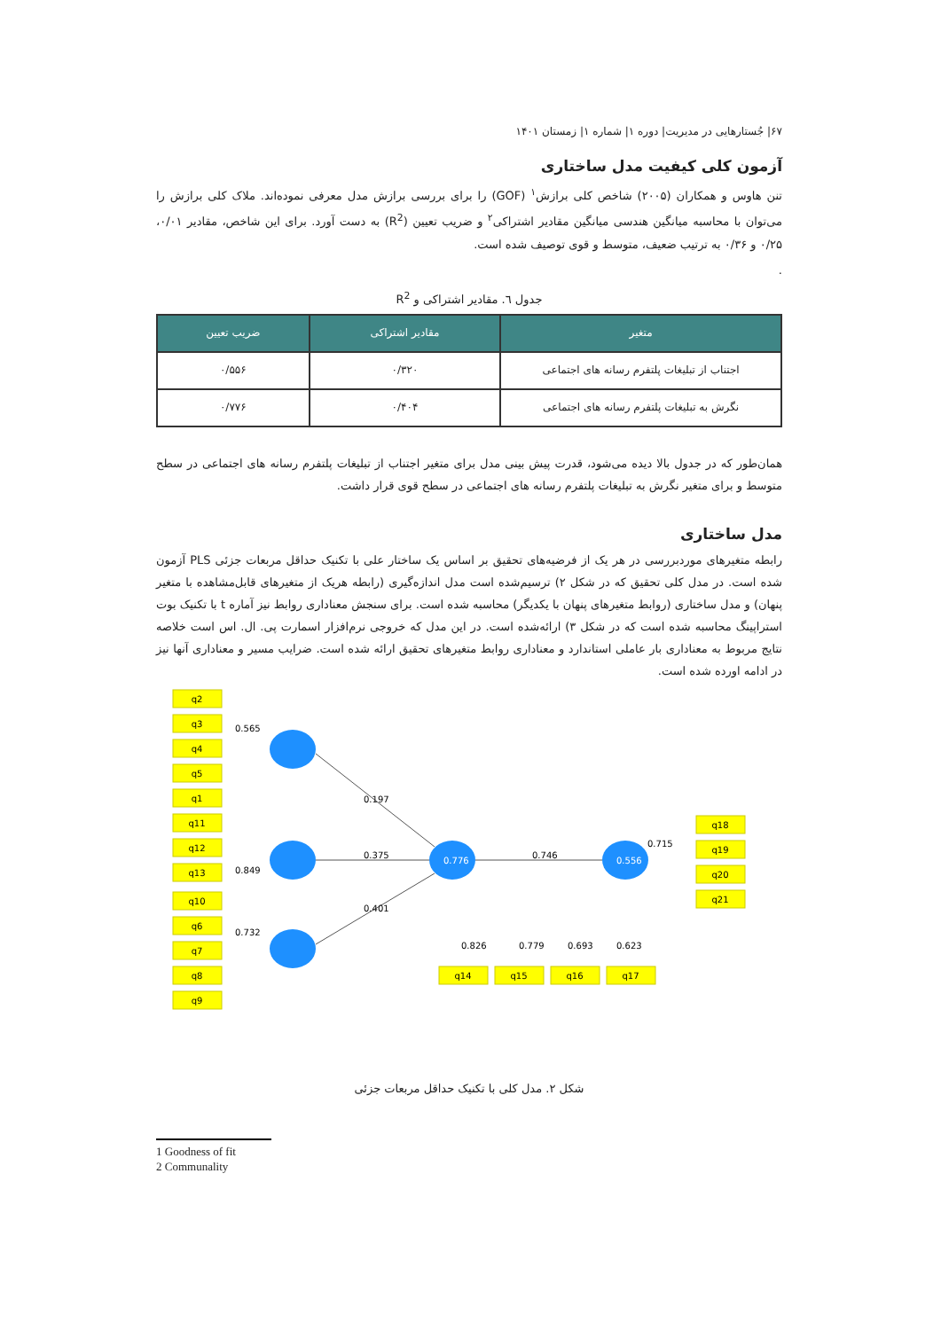۶۷| جُستارهایی در مدیریت| دوره ۱| شماره ۱| زمستان ۱۴۰۱
آزمون کلی کیفیت مدل ساختاری
تنن هاوس و همکاران (۲۰۰۵) شاخص کلی برازش<sup>۱</sup> (GOF) را برای بررسی برازش مدل معرفی نموده‌اند. ملاک کلی برازش را می‌توان با محاسبه میانگین هندسی میانگین مقادیر اشتراکی<sup>۲</sup> و ضریب تعیین (R<sup>2</sup>) به دست آورد. برای این شاخص، مقادیر ۰/۰۱، ۰/۲۵ و ۰/۳۶ به ترتیب ضعیف، متوسط و قوی توصیف شده است.
.
جدول ٦. مقادیر اشتراکی و R<sup>2</sup>
| متغیر | مقادیر اشتراکی | ضریب تعیین |
| --- | --- | --- |
| اجتناب از تبلیغات پلتفرم رسانه های اجتماعی | ۰/۳۲۰ | ۰/۵۵۶ |
| نگرش به تبلیغات پلتفرم رسانه های اجتماعی | ۰/۴۰۴ | ۰/۷۷۶ |
همان‌طور که در جدول بالا دیده می‌شود، قدرت پیش بینی مدل برای متغیر اجتناب از تبلیغات پلتفرم رسانه های اجتماعی در سطح متوسط و برای متغیر نگرش به تبلیغات پلتفرم رسانه های اجتماعی در سطح قوی قرار داشت.
مدل ساختاری
رابطه متغیرهای موردبررسی در هر یک از فرضیه‌های تحقیق بر اساس یک ساختار علی با تکنیک حداقل مربعات جزئی PLS آزمون شده است. در مدل کلی تحقیق که در شکل ۲) ترسیم‌شده است مدل اندازه‌گیری (رابطه هریک از متغیرهای قابل‌مشاهده با متغیر پنهان) و مدل ساختاری (روابط متغیرهای پنهان با یکدیگر) محاسبه شده است. برای سنجش معناداری روابط نیز آماره t با تکنیک بوت استراپینگ محاسبه شده است که در شکل ۳) ارائه‌شده است. در این مدل که خروجی نرم‌افزار اسمارت پی. ال. اس است خلاصه نتایج مربوط به معناداری بار عاملی استاندارد و معناداری روابط متغیرهای تحقیق ارائه شده است. ضرایب مسیر و معناداری آنها نیز در ادامه اورده شده است.
q2
q3
q4
q5
q1
q11
q12
q13
q10
q6
q7
q8
q9
q18
q19
q20
q21
q14
q15
q16
q17
0.197
0.375
0.401
0.746
0.776
0.556
0.565
0.849
0.732
0.715
0.826
0.779
0.693
0.623
شکل ۲. مدل کلی با تکنیک حداقل مربعات جزئی
1 Goodness of fit
2 Communality